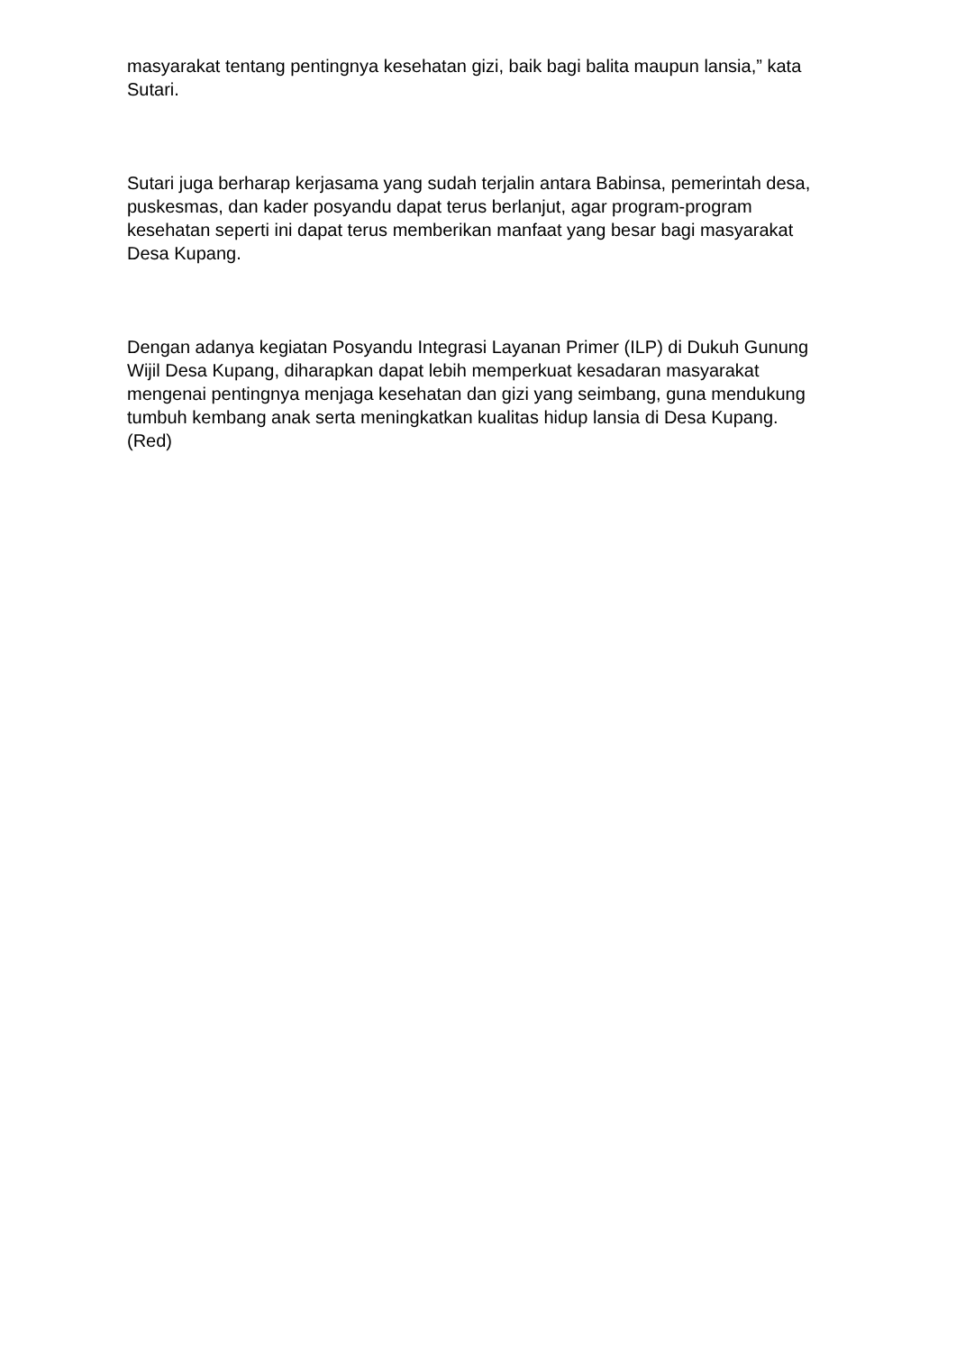masyarakat tentang pentingnya kesehatan gizi, baik bagi balita maupun lansia,” kata Sutari.
Sutari juga berharap kerjasama yang sudah terjalin antara Babinsa, pemerintah desa, puskesmas, dan kader posyandu dapat terus berlanjut, agar program-program kesehatan seperti ini dapat terus memberikan manfaat yang besar bagi masyarakat Desa Kupang.
Dengan adanya kegiatan Posyandu Integrasi Layanan Primer (ILP) di Dukuh Gunung Wijil Desa Kupang, diharapkan dapat lebih memperkuat kesadaran masyarakat mengenai pentingnya menjaga kesehatan dan gizi yang seimbang, guna mendukung tumbuh kembang anak serta meningkatkan kualitas hidup lansia di Desa Kupang. (Red)